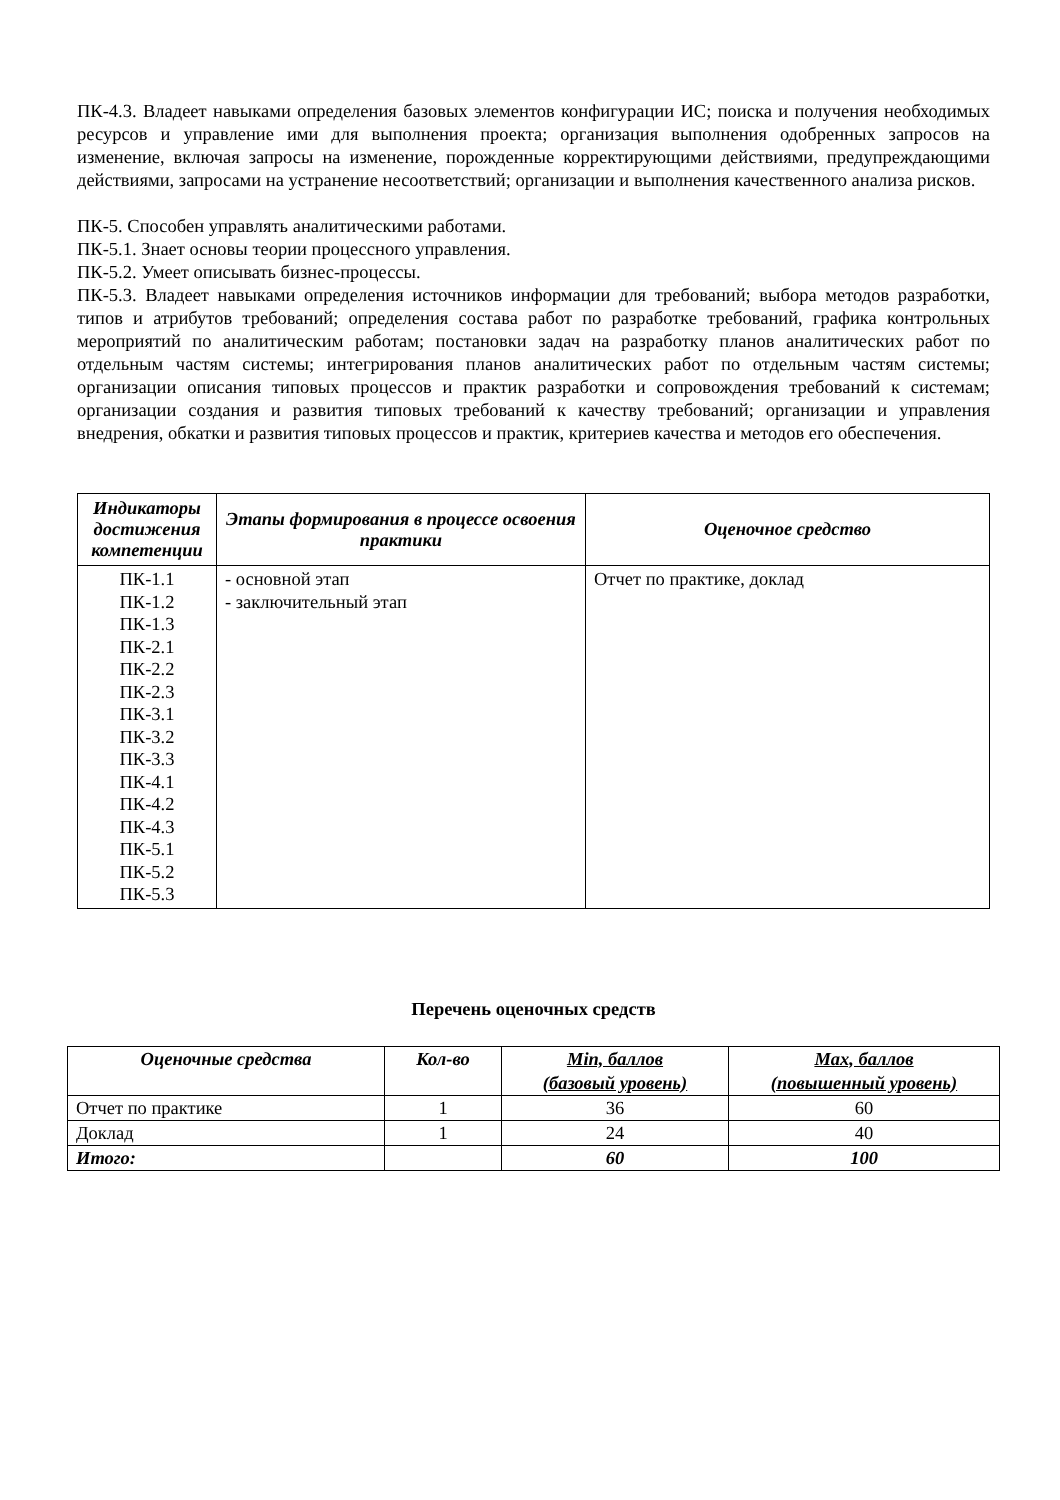ПК-4.3. Владеет навыками определения базовых элементов конфигурации ИС; поиска и получения необходимых ресурсов и управление ими для выполнения проекта; организация выполнения одобренных запросов на изменение, включая запросы на изменение, порожденные корректирующими действиями, предупреждающими действиями, запросами на устранение несоответствий; организации и выполнения качественного анализа рисков.
ПК-5. Способен управлять аналитическими работами.
ПК-5.1. Знает основы теории процессного управления.
ПК-5.2. Умеет описывать бизнес-процессы.
ПК-5.3. Владеет навыками определения источников информации для требований; выбора методов разработки, типов и атрибутов требований; определения состава работ по разработке требований, графика контрольных мероприятий по аналитическим работам; постановки задач на разработку планов аналитических работ по отдельным частям системы; интегрирования планов аналитических работ по отдельным частям системы; организации описания типовых процессов и практик разработки и сопровождения требований к системам; организации создания и развития типовых требований к качеству требований; организации и управления внедрения, обкатки и развития типовых процессов и практик, критериев качества и методов его обеспечения.
| Индикаторы достижения компетенции | Этапы формирования в процессе освоения практики | Оценочное средство |
| --- | --- | --- |
| ПК-1.1 ПК-1.2 ПК-1.3 ПК-2.1 ПК-2.2 ПК-2.3 ПК-3.1 ПК-3.2 ПК-3.3 ПК-4.1 ПК-4.2 ПК-4.3 ПК-5.1 ПК-5.2 ПК-5.3 | - основной этап - заключительный этап | Отчет по практике, доклад |
Перечень оценочных средств
| Оценочные средства | Кол-во | Min, баллов (базовый уровень) | Max, баллов (повышенный уровень) |
| --- | --- | --- | --- |
| Отчет по практике | 1 | 36 | 60 |
| Доклад | 1 | 24 | 40 |
| Итого: | | 60 | 100 |